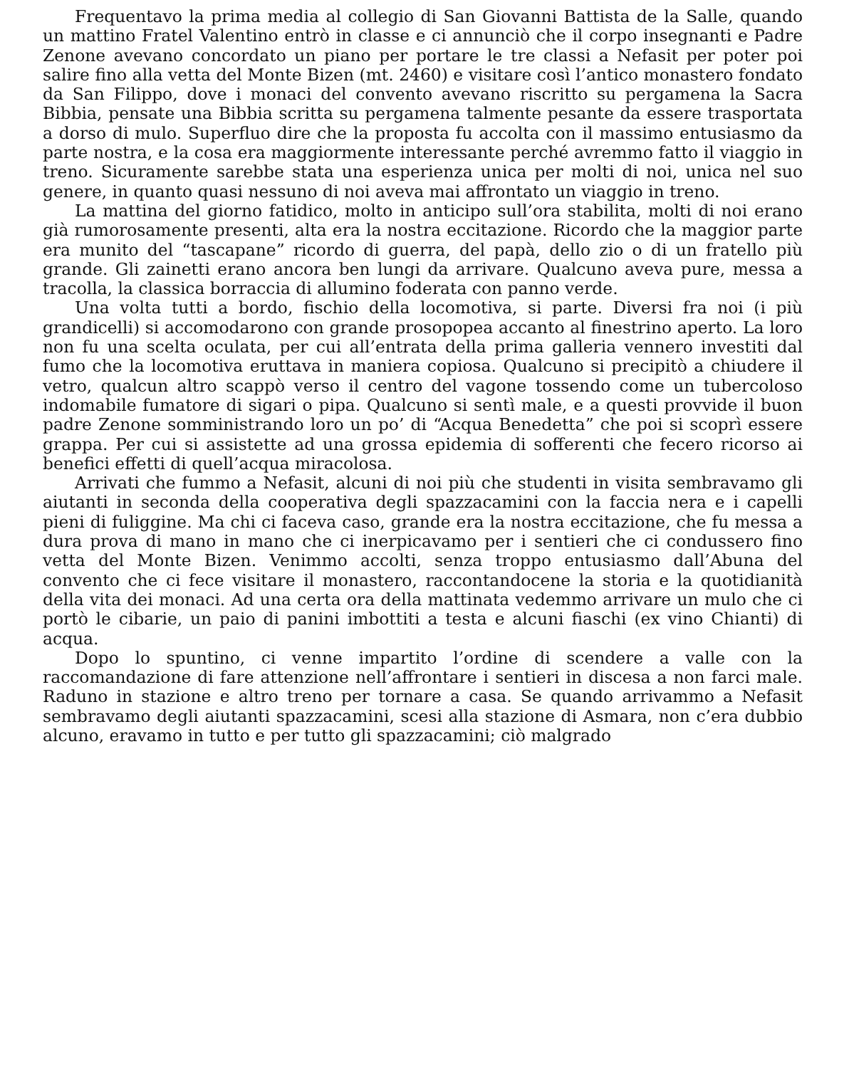Frequentavo la prima media al collegio di San Giovanni Battista de la Salle, quando un mattino Fratel Valentino entrò in classe e ci annunciò che il corpo insegnanti e Padre Zenone avevano concordato un piano per portare le tre classi a Nefasit per poter poi salire fino alla vetta del Monte Bizen (mt. 2460) e visitare così l’antico monastero fondato da San Filippo, dove i monaci del convento avevano riscritto su pergamena la Sacra Bibbia, pensate una Bibbia scritta su pergamena talmente pesante da essere trasportata a dorso di mulo. Superfluo dire che la proposta fu accolta con il massimo entusiasmo da parte nostra, e la cosa era maggiormente interessante perché avremmo fatto il viaggio in treno. Sicuramente sarebbe stata una esperienza unica per molti di noi, unica nel suo genere, in quanto quasi nessuno di noi aveva mai affrontato un viaggio in treno.
La mattina del giorno fatidico, molto in anticipo sull’ora stabilita, molti di noi erano già rumorosamente presenti, alta era la nostra eccitazione. Ricordo che la maggior parte era munito del “tascapane” ricordo di guerra, del papà, dello zio o di un fratello più grande. Gli zainetti erano ancora ben lungi da arrivare. Qualcuno aveva pure, messa a tracolla, la classica borraccia di allumino foderata con panno verde.
Una volta tutti a bordo, fischio della locomotiva, si parte. Diversi fra noi (i più grandicelli) si accomodarono con grande prosopopea accanto al finestrino aperto. La loro non fu una scelta oculata, per cui all’entrata della prima galleria vennero investiti dal fumo che la locomotiva eruttava in maniera copiosa. Qualcuno si precipitò a chiudere il vetro, qualcun altro scappò verso il centro del vagone tossendo come un tubercoloso indomabile fumatore di sigari o pipa. Qualcuno si sentì male, e a questi provvide il buon padre Zenone somministrando loro un po’ di “Acqua Benedetta” che poi si scoprì essere grappa. Per cui si assistette ad una grossa epidemia di sofferenti che fecero ricorso ai benefici effetti di quell’acqua miracolosa.
Arrivati che fummo a Nefasit, alcuni di noi più che studenti in visita sembravamo gli aiutanti in seconda della cooperativa degli spazzacamini con la faccia nera e i capelli pieni di fuliggine. Ma chi ci faceva caso, grande era la nostra eccitazione, che fu messa a dura prova di mano in mano che ci inerpicavamo per i sentieri che ci condussero fino vetta del Monte Bizen. Venimmo accolti, senza troppo entusiasmo dall’Abuna del convento che ci fece visitare il monastero, raccontandocene la storia e la quotidianità della vita dei monaci. Ad una certa ora della mattinata vedemmo arrivare un mulo che ci portò le cibarie, un paio di panini imbottiti a testa e alcuni fiaschi (ex vino Chianti) di acqua.
Dopo lo spuntino, ci venne impartito l’ordine di scendere a valle con la raccomandazione di fare attenzione nell’affrontare i sentieri in discesa a non farci male. Raduno in stazione e altro treno per tornare a casa. Se quando arrivammo a Nefasit sembravamo degli aiutanti spazzacamini, scesi alla stazione di Asmara, non c’era dubbio alcuno, eravamo in tutto e per tutto gli spazzacamini; ciò malgrado